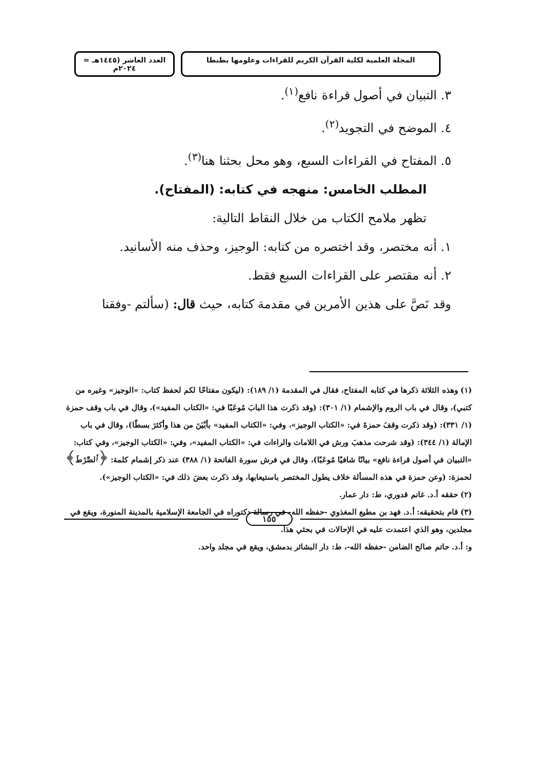المجلة العلمية لكلية القرآن الكريم للقراءات وعلومها بطنطا
العدد العاشر (١٤٤٥هـ = ٢٠٢٤م
٣. التبيان في أصول قراءة نافع<sup>(١)</sup>.
٤. الموضح في التجويد<sup>(٢)</sup>.
٥. المفتاح في القراءات السبع، وهو محل بحثنا هنا<sup>(٣)</sup>.
المطلب الخامس: منهجه في كتابه: (المفتاح).
تظهر ملامح الكتاب من خلال النقاط التالية:
١. أنه مختصر، وقد اختصره من كتابه: الوجيز، وحذف منه الأسانيد.
٢. أنه مقتصر على القراءات السبع فقط.
وقد نَصَّ على هذين الأمرين في مقدمة كتابه، حيث قال: (سألتم -وفقنا
(١) وهذه الثلاثة ذكرها في كتابه المفتاح، فقال في المقدمة (١/ ١٨٩): (ليكون مفتاحًا لكم لحفظ كتاب: «الوجيز» وغيره من كتبي)، وقال في باب الروم والإشمام (١/ ٣٠١): (وقد ذكرت هذا البابَ مُوعَبًا في: «الكتاب المفيد»)، وقال في باب وقف حمزة (١/ ٣٣١): (وقد ذكرت وقفَ حمزةَ في: «الكتاب الوجيز»، وفي: «الكتاب المفيد» بأبْيَنَ من هذا وأكثرَ بسطًا)، وقال في باب الإمالة (١/ ٣٤٤): (وقد شرحت مذهبَ ورش في اللامات والراءات في: «الكتاب المفيد»، وفي: «الكتاب الوجيز»، وفي كتاب: «التبيان في أصول قراءة نافع» بيانًا شافيًا مُوعَبًا)، وقال في فرش سورة الفاتحة (١/ ٣٨٨) عند ذكر إشمام كلمة: ﴿ٱلصِّرَٰطَ﴾ لحمزة: (وعن حمزة في هذه المسألة خلاف يطول المختصر باستيعابها، وقد ذكرت بعضَ ذلك في: «الكتاب الوجيز»).
(٢) حققه أ.د. غانم قدوري، ط: دار عمار.
(٣) قام بتحقيقه: أ.د. فهد بن مطيع المغذوي -حفظه الله- في رسالة دكتوراه في الجامعة الإسلامية بالمدينة المنورة، ويقع في مجلدين، وهو الذي اعتمدت عليه في الإحالات في بحثي هذا.
و: أ.د. حاتم صالح الضامن -حفظه الله-، ط: دار البشائر بدمشق، ويقع في مجلد واحد.
١٥٥